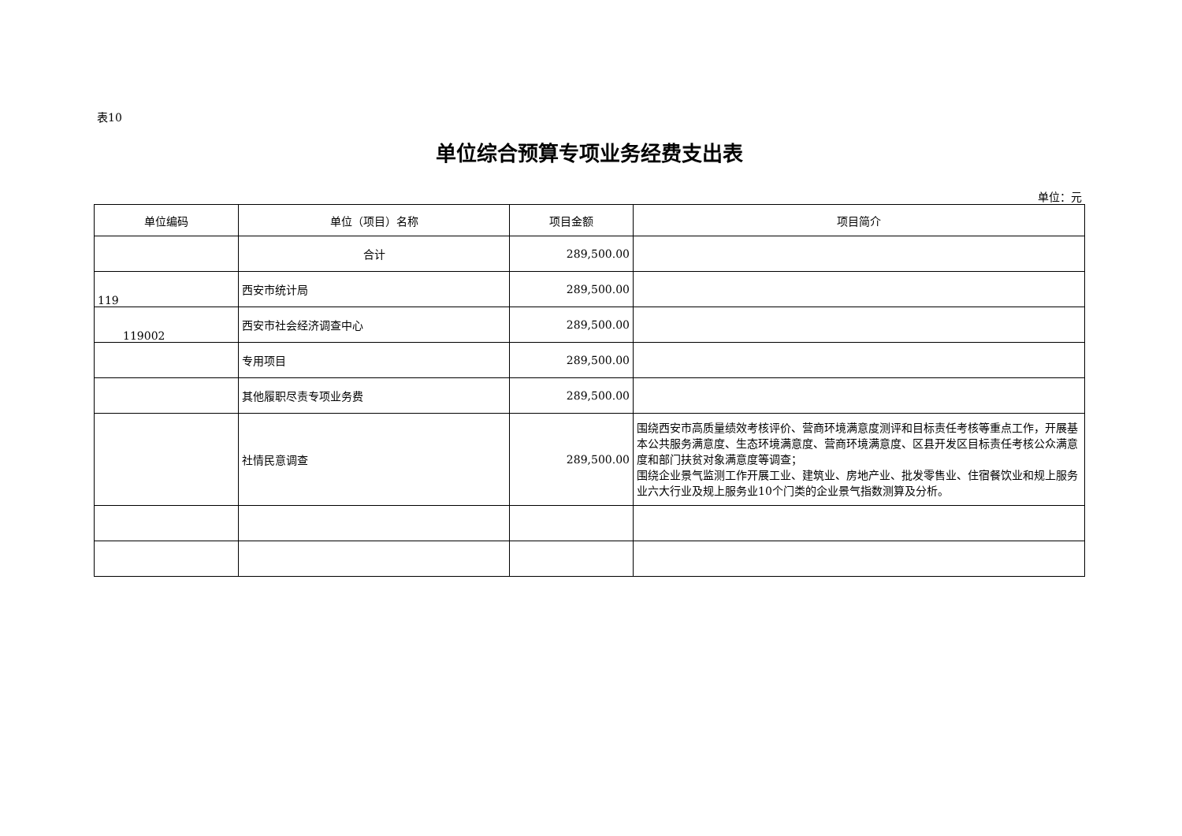表10
单位综合预算专项业务经费支出表
单位：元
| 单位编码 | 单位（项目）名称 | 项目金额 | 项目简介 |
| --- | --- | --- | --- |
| | 合计 | 289,500.00 | |
| 119 | 西安市统计局 | 289,500.00 | |
| 119002 | 西安市社会经济调查中心 | 289,500.00 | |
| | 专用项目 | 289,500.00 | |
| | 其他履职尽责专项业务费 | 289,500.00 | |
| | 社情民意调查 | 289,500.00 | 围绕西安市高质量绩效考核评价、营商环境满意度测评和目标责任考核等重点工作，开展基本公共服务满意度、生态环境满意度、营商环境满意度、区县开发区目标责任考核公众满意度和部门扶贫对象满意度等调查； 围绕企业景气监测工作开展工业、建筑业、房地产业、批发零售业、住宿餐饮业和规上服务业六大行业及规上服务业10个门类的企业景气指数测算及分析。 |